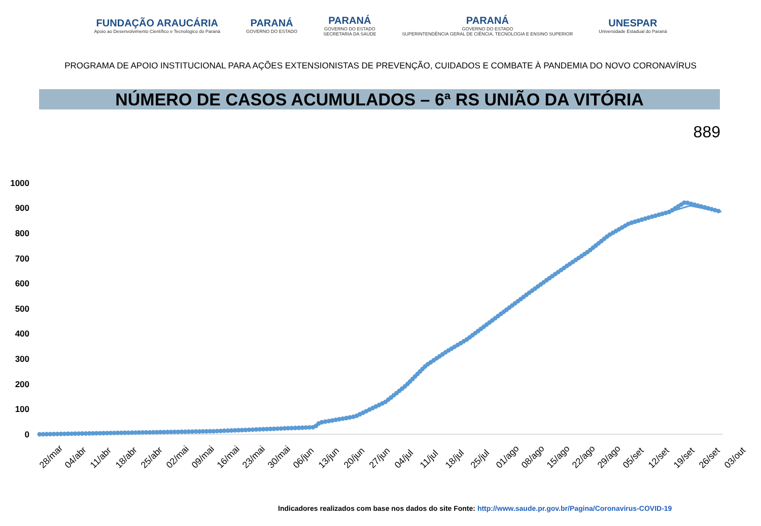FUNDAÇÃO ARAUCÁRIA
Apoio ao Desenvolvimento Científico e Tecnológico do Paraná
PARANÁ
GOVERNO DO ESTADO
PARANÁ
GOVERNO DO ESTADO
SECRETARIA DA SAÚDE
PARANÁ
GOVERNO DO ESTADO
SUPERINTENDÊNCIA GERAL DE CIÊNCIA, TECNOLOGIA E ENSINO SUPERIOR
UNESPAR
Universidade Estadual do Paraná
PROGRAMA DE APOIO INSTITUCIONAL PARA AÇÕES EXTENSIONISTAS DE PREVENÇÃO, CUIDADOS E COMBATE À PANDEMIA DO NOVO CORONAVÍRUS
NÚMERO DE CASOS ACUMULADOS – 6ª RS UNIÃO DA VITÓRIA
889
1000
900
800
700
600
500
400
300
200
100
0
28/mar
04/abr
11/abr
18/abr
25/abr
02/mai
09/mai
16/mai
23/mai
30/mai
06/jun
13/jun
20/jun
27/jun
04/jul
11/jul
18/jul
25/jul
01/ago
08/ago
15/ago
22/ago
29/ago
05/set
12/set
19/set
26/set
03/out
Indicadores realizados com base nos dados do site Fonte: http://www.saude.pr.gov.br/Pagina/Coronavirus-COVID-19